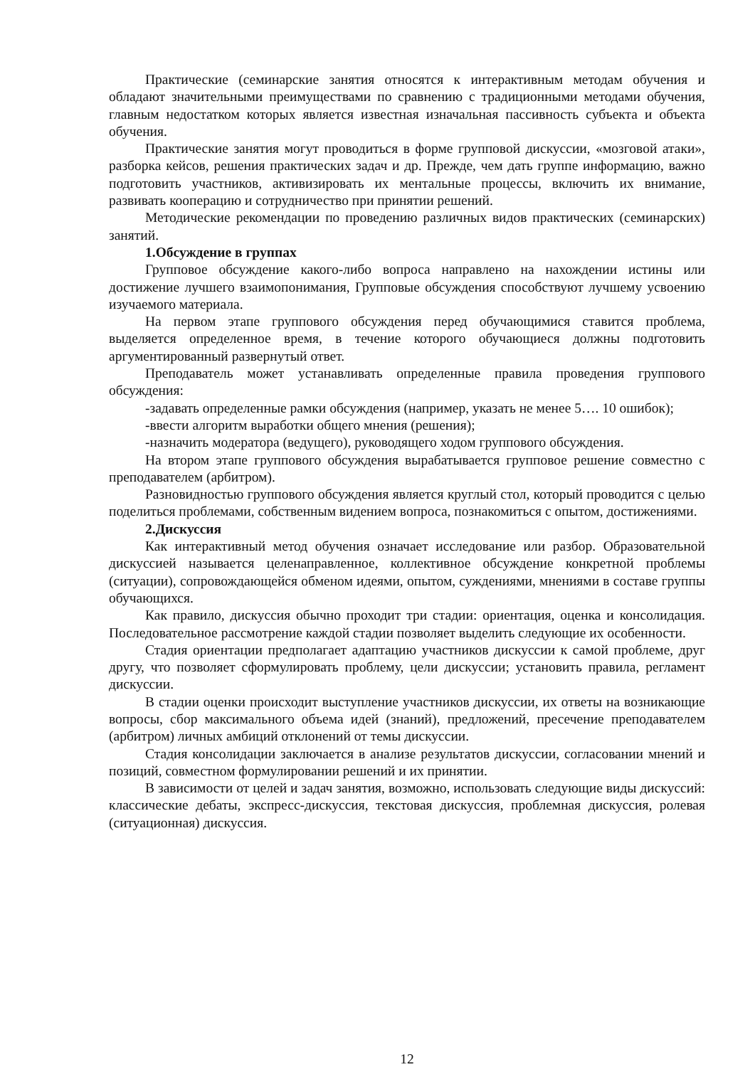Практические (семинарские занятия относятся к интерактивным методам обучения и обладают значительными преимуществами по сравнению с традиционными методами обучения, главным недостатком которых является известная изначальная пассивность субъекта и объекта обучения.
Практические занятия могут проводиться в форме групповой дискуссии, «мозговой атаки», разборка кейсов, решения практических задач и др. Прежде, чем дать группе информацию, важно подготовить участников, активизировать их ментальные процессы, включить их внимание, развивать кооперацию и сотрудничество при принятии решений.
Методические рекомендации по проведению различных видов практических (семинарских) занятий.
1.Обсуждение в группах
Групповое обсуждение какого-либо вопроса направлено на нахождении истины или достижение лучшего взаимопонимания, Групповые обсуждения способствуют лучшему усвоению изучаемого материала.
На первом этапе группового обсуждения перед обучающимися ставится проблема, выделяется определенное время, в течение которого обучающиеся должны подготовить аргументированный развернутый ответ.
Преподаватель может устанавливать определенные правила проведения группового обсуждения:
-задавать определенные рамки обсуждения (например, указать не менее 5…. 10 ошибок);
-ввести алгоритм выработки общего мнения (решения);
-назначить модератора (ведущего), руководящего ходом группового обсуждения.
На втором этапе группового обсуждения вырабатывается групповое решение совместно с преподавателем (арбитром).
Разновидностью группового обсуждения является круглый стол, который проводится с целью поделиться проблемами, собственным видением вопроса, познакомиться с опытом, достижениями.
2.Дискуссия
Как интерактивный метод обучения означает исследование или разбор. Образовательной дискуссией называется целенаправленное, коллективное обсуждение конкретной проблемы (ситуации), сопровождающейся обменом идеями, опытом, суждениями, мнениями в составе группы обучающихся.
Как правило, дискуссия обычно проходит три стадии: ориентация, оценка и консолидация. Последовательное рассмотрение каждой стадии позволяет выделить следующие их особенности.
Стадия ориентации предполагает адаптацию участников дискуссии к самой проблеме, друг другу, что позволяет сформулировать проблему, цели дискуссии; установить правила, регламент дискуссии.
В стадии оценки происходит выступление участников дискуссии, их ответы на возникающие вопросы, сбор максимального объема идей (знаний), предложений, пресечение преподавателем (арбитром) личных амбиций отклонений от темы дискуссии.
Стадия консолидации заключается в анализе результатов дискуссии, согласовании мнений и позиций, совместном формулировании решений и их принятии.
В зависимости от целей и задач занятия, возможно, использовать следующие виды дискуссий: классические дебаты, экспресс-дискуссия, текстовая дискуссия, проблемная дискуссия, ролевая (ситуационная) дискуссия.
12